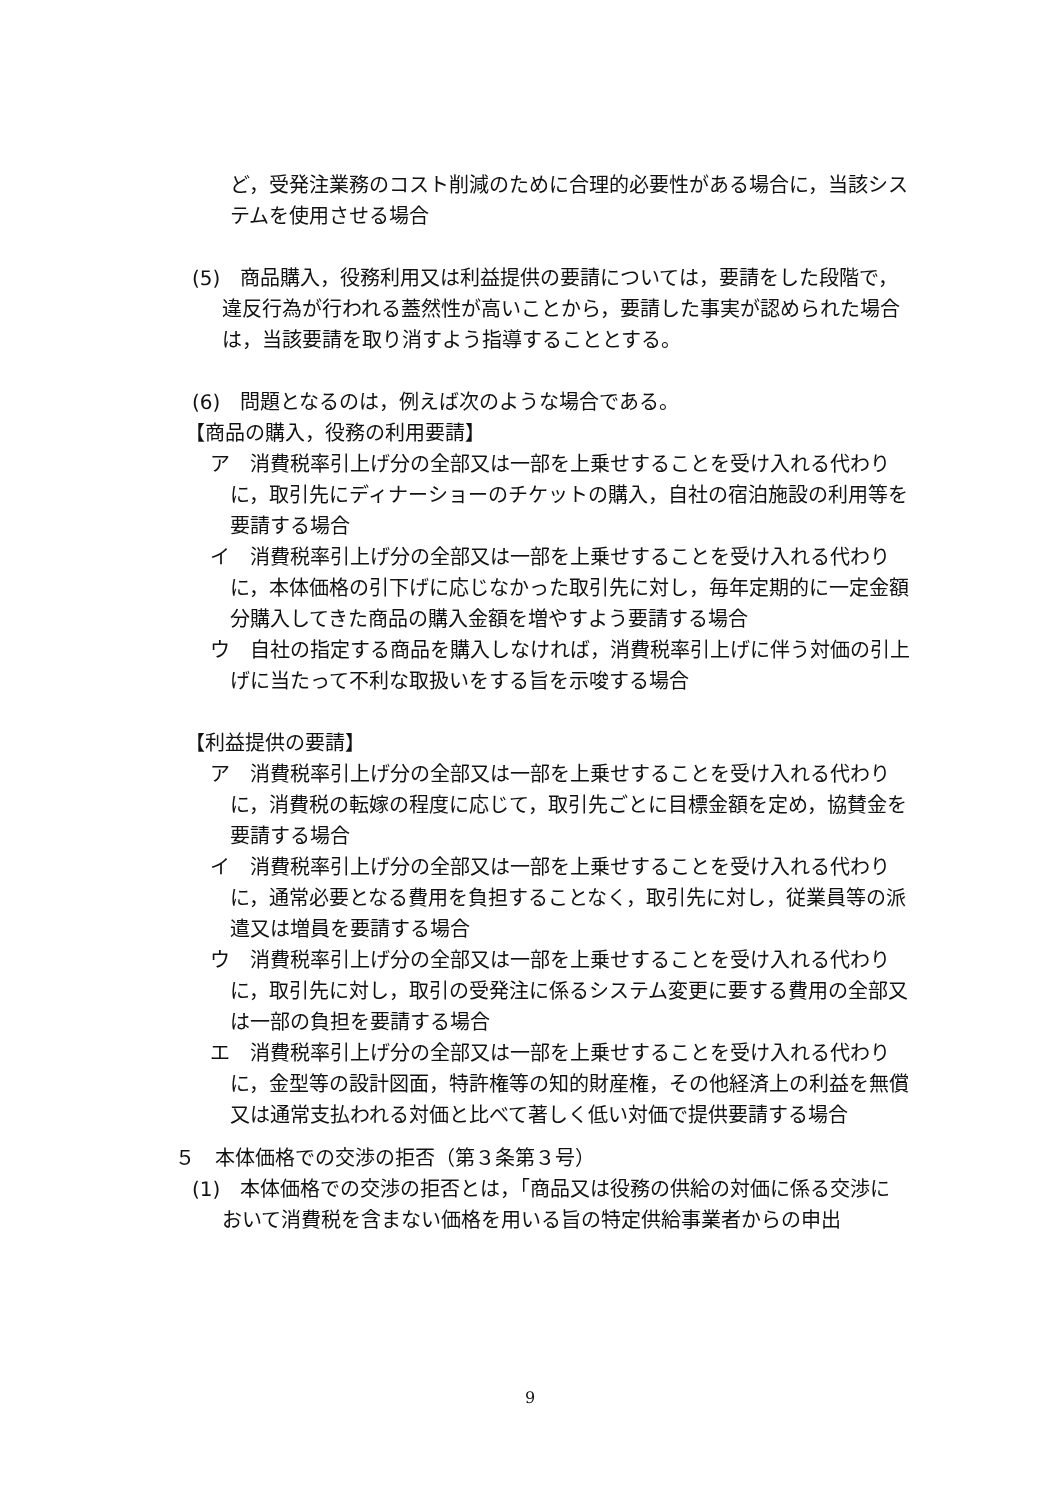ど，受発注業務のコスト削減のために合理的必要性がある場合に，当該システムを使用させる場合
(5)　商品購入，役務利用又は利益提供の要請については，要請をした段階で，違反行為が行われる蓋然性が高いことから，要請した事実が認められた場合は，当該要請を取り消すよう指導することとする。
(6)　問題となるのは，例えば次のような場合である。
【商品の購入，役務の利用要請】
ア　消費税率引上げ分の全部又は一部を上乗せすることを受け入れる代わりに，取引先にディナーショーのチケットの購入，自社の宿泊施設の利用等を要請する場合
イ　消費税率引上げ分の全部又は一部を上乗せすることを受け入れる代わりに，本体価格の引下げに応じなかった取引先に対し，毎年定期的に一定金額分購入してきた商品の購入金額を増やすよう要請する場合
ウ　自社の指定する商品を購入しなければ，消費税率引上げに伴う対価の引上げに当たって不利な取扱いをする旨を示唆する場合
【利益提供の要請】
ア　消費税率引上げ分の全部又は一部を上乗せすることを受け入れる代わりに，消費税の転嫁の程度に応じて，取引先ごとに目標金額を定め，協賛金を要請する場合
イ　消費税率引上げ分の全部又は一部を上乗せすることを受け入れる代わりに，通常必要となる費用を負担することなく，取引先に対し，従業員等の派遣又は増員を要請する場合
ウ　消費税率引上げ分の全部又は一部を上乗せすることを受け入れる代わりに，取引先に対し，取引の受発注に係るシステム変更に要する費用の全部又は一部の負担を要請する場合
エ　消費税率引上げ分の全部又は一部を上乗せすることを受け入れる代わりに，金型等の設計図面，特許権等の知的財産権，その他経済上の利益を無償又は通常支払われる対価と比べて著しく低い対価で提供要請する場合
５　本体価格での交渉の拒否（第３条第３号）
(1)　本体価格での交渉の拒否とは，「商品又は役務の供給の対価に係る交渉において消費税を含まない価格を用いる旨の特定供給事業者からの申出
9